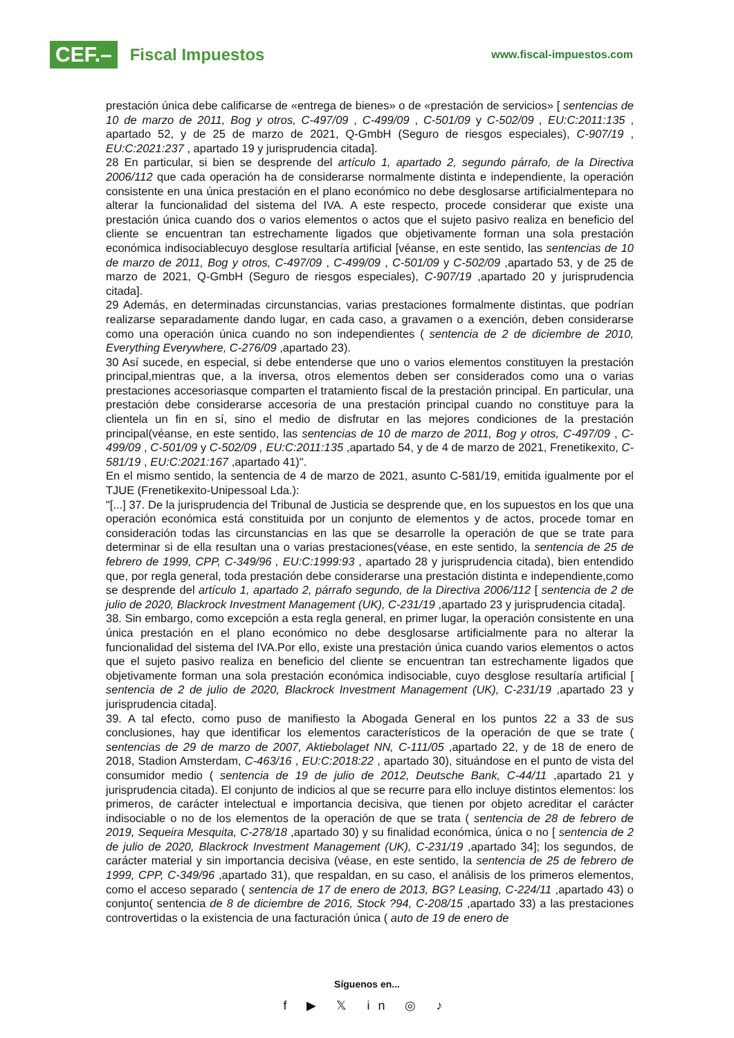CEF.– Fiscal Impuestos
www.fiscal-impuestos.com
prestación única debe calificarse de «entrega de bienes» o de «prestación de servicios» [ sentencias de 10 de marzo de 2011, Bog y otros, C-497/09 , C-499/09 , C-501/09 y C-502/09 , EU:C:2011:135 , apartado 52, y de 25 de marzo de 2021, Q-GmbH (Seguro de riesgos especiales), C-907/19 , EU:C:2021:237 , apartado 19 y jurisprudencia citada].
28 En particular, si bien se desprende del artículo 1, apartado 2, segundo párrafo, de la Directiva 2006/112 que cada operación ha de considerarse normalmente distinta e independiente, la operación consistente en una única prestación en el plano económico no debe desglosarse artificialmentepara no alterar la funcionalidad del sistema del IVA. A este respecto, procede considerar que existe una prestación única cuando dos o varios elementos o actos que el sujeto pasivo realiza en beneficio del cliente se encuentran tan estrechamente ligados que objetivamente forman una sola prestación económica indisociablecuyo desglose resultaría artificial [véanse, en este sentido, las sentencias de 10 de marzo de 2011, Bog y otros, C-497/09 , C-499/09 , C-501/09 y C-502/09 ,apartado 53, y de 25 de marzo de 2021, Q-GmbH (Seguro de riesgos especiales), C-907/19 ,apartado 20 y jurisprudencia citada].
29 Además, en determinadas circunstancias, varias prestaciones formalmente distintas, que podrían realizarse separadamente dando lugar, en cada caso, a gravamen o a exención, deben considerarse como una operación única cuando no son independientes ( sentencia de 2 de diciembre de 2010, Everything Everywhere, C-276/09 ,apartado 23).
30 Así sucede, en especial, si debe entenderse que uno o varios elementos constituyen la prestación principal,mientras que, a la inversa, otros elementos deben ser considerados como una o varias prestaciones accesoriasque comparten el tratamiento fiscal de la prestación principal. En particular, una prestación debe considerarse accesoria de una prestación principal cuando no constituye para la clientela un fin en sí, sino el medio de disfrutar en las mejores condiciones de la prestación principal(véanse, en este sentido, las sentencias de 10 de marzo de 2011, Bog y otros, C-497/09 , C-499/09 , C-501/09 y C-502/09 , EU:C:2011:135 ,apartado 54, y de 4 de marzo de 2021, Frenetikexito, C-581/19 , EU:C:2021:167 ,apartado 41)".
En el mismo sentido, la sentencia de 4 de marzo de 2021, asunto C-581/19, emitida igualmente por el TJUE (Frenetikexito-Unipessoal Lda.):
"[...] 37. De la jurisprudencia del Tribunal de Justicia se desprende que, en los supuestos en los que una operación económica está constituida por un conjunto de elementos y de actos, procede tomar en consideración todas las circunstancias en las que se desarrolle la operación de que se trate para determinar si de ella resultan una o varias prestaciones(véase, en este sentido, la sentencia de 25 de febrero de 1999, CPP, C-349/96 , EU:C:1999:93 , apartado 28 y jurisprudencia citada), bien entendido que, por regla general, toda prestación debe considerarse una prestación distinta e independiente,como se desprende del artículo 1, apartado 2, párrafo segundo, de la Directiva 2006/112 [ sentencia de 2 de julio de 2020, Blackrock Investment Management (UK), C-231/19 ,apartado 23 y jurisprudencia citada].
38. Sin embargo, como excepción a esta regla general, en primer lugar, la operación consistente en una única prestación en el plano económico no debe desglosarse artificialmente para no alterar la funcionalidad del sistema del IVA.Por ello, existe una prestación única cuando varios elementos o actos que el sujeto pasivo realiza en beneficio del cliente se encuentran tan estrechamente ligados que objetivamente forman una sola prestación económica indisociable, cuyo desglose resultaría artificial [ sentencia de 2 de julio de 2020, Blackrock Investment Management (UK), C-231/19 ,apartado 23 y jurisprudencia citada].
39. A tal efecto, como puso de manifiesto la Abogada General en los puntos 22 a 33 de sus conclusiones, hay que identificar los elementos característicos de la operación de que se trate ( sentencias de 29 de marzo de 2007, Aktiebolaget NN, C-111/05 ,apartado 22, y de 18 de enero de 2018, Stadion Amsterdam, C-463/16 , EU:C:2018:22 , apartado 30), situándose en el punto de vista del consumidor medio ( sentencia de 19 de julio de 2012, Deutsche Bank, C-44/11 ,apartado 21 y jurisprudencia citada). El conjunto de indicios al que se recurre para ello incluye distintos elementos: los primeros, de carácter intelectual e importancia decisiva, que tienen por objeto acreditar el carácter indisociable o no de los elementos de la operación de que se trata ( sentencia de 28 de febrero de 2019, Sequeira Mesquita, C-278/18 ,apartado 30) y su finalidad económica, única o no [ sentencia de 2 de julio de 2020, Blackrock Investment Management (UK), C-231/19 ,apartado 34]; los segundos, de carácter material y sin importancia decisiva (véase, en este sentido, la sentencia de 25 de febrero de 1999, CPP, C-349/96 ,apartado 31), que respaldan, en su caso, el análisis de los primeros elementos, como el acceso separado ( sentencia de 17 de enero de 2013, BG? Leasing, C-224/11 ,apartado 43) o conjunto( sentencia de 8 de diciembre de 2016, Stock ?94, C-208/15 ,apartado 33) a las prestaciones controvertidas o la existencia de una facturación única ( auto de 19 de enero de
Síguenos en...
f ▶ 𝕏 in ◎ ♪